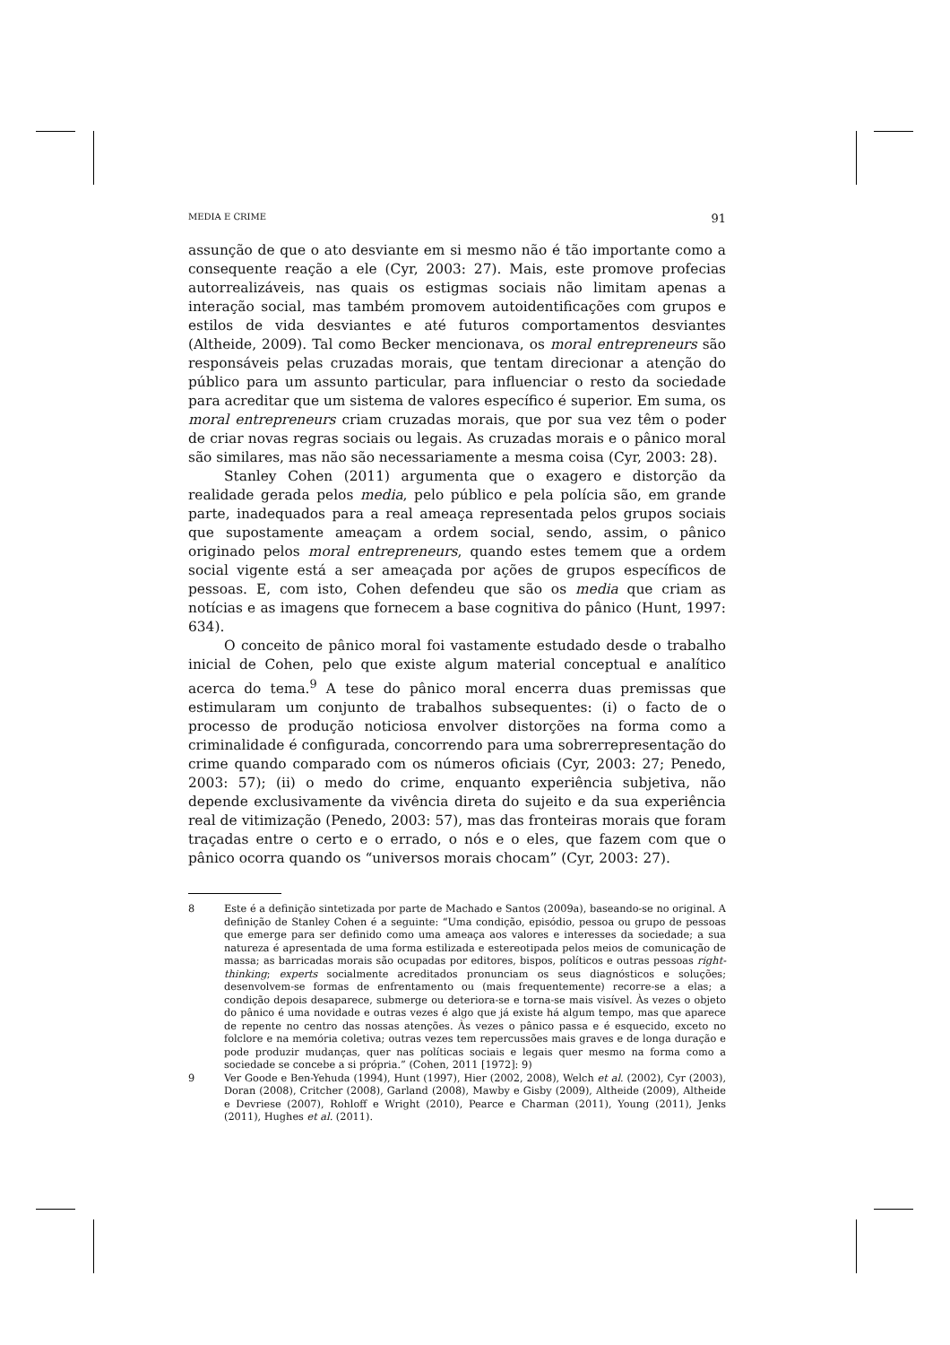MEDIA E CRIME 91
assunção de que o ato desviante em si mesmo não é tão importante como a consequente reação a ele (Cyr, 2003: 27). Mais, este promove profecias autorrealizáveis, nas quais os estigmas sociais não limitam apenas a interação social, mas também promovem autoidentificações com grupos e estilos de vida desviantes e até futuros comportamentos desviantes (Altheide, 2009). Tal como Becker mencionava, os moral entrepreneurs são responsáveis pelas cruzadas morais, que tentam direcionar a atenção do público para um assunto particular, para influenciar o resto da sociedade para acreditar que um sistema de valores específico é superior. Em suma, os moral entrepreneurs criam cruzadas morais, que por sua vez têm o poder de criar novas regras sociais ou legais. As cruzadas morais e o pânico moral são similares, mas não são necessariamente a mesma coisa (Cyr, 2003: 28).
Stanley Cohen (2011) argumenta que o exagero e distorção da realidade gerada pelos media, pelo público e pela polícia são, em grande parte, inadequados para a real ameaça representada pelos grupos sociais que supostamente ameaçam a ordem social, sendo, assim, o pânico originado pelos moral entrepreneurs, quando estes temem que a ordem social vigente está a ser ameaçada por ações de grupos específicos de pessoas. E, com isto, Cohen defendeu que são os media que criam as notícias e as imagens que fornecem a base cognitiva do pânico (Hunt, 1997: 634).
O conceito de pânico moral foi vastamente estudado desde o trabalho inicial de Cohen, pelo que existe algum material conceptual e analítico acerca do tema.<sup>9</sup> A tese do pânico moral encerra duas premissas que estimularam um conjunto de trabalhos subsequentes: (i) o facto de o processo de produção noticiosa envolver distorções na forma como a criminalidade é configurada, concorrendo para uma sobrerrepresentação do crime quando comparado com os números oficiais (Cyr, 2003: 27; Penedo, 2003: 57); (ii) o medo do crime, enquanto experiência subjetiva, não depende exclusivamente da vivência direta do sujeito e da sua experiência real de vitimização (Penedo, 2003: 57), mas das fronteiras morais que foram traçadas entre o certo e o errado, o nós e o eles, que fazem com que o pânico ocorra quando os “universos morais chocam” (Cyr, 2003: 27).
8 Este é a definição sintetizada por parte de Machado e Santos (2009a), baseando-se no original. A definição de Stanley Cohen é a seguinte: “Uma condição, episódio, pessoa ou grupo de pessoas que emerge para ser definido como uma ameaça aos valores e interesses da sociedade; a sua natureza é apresentada de uma forma estilizada e estereotipada pelos meios de comunicação de massa; as barricadas morais são ocupadas por editores, bispos, políticos e outras pessoas right-thinking; experts socialmente acreditados pronunciam os seus diagnósticos e soluções; desenvolvem-se formas de enfrentamento ou (mais frequentemente) recorre-se a elas; a condição depois desaparece, submerge ou deteriora-se e torna-se mais visível. Às vezes o objeto do pânico é uma novidade e outras vezes é algo que já existe há algum tempo, mas que aparece de repente no centro das nossas atenções. Às vezes o pânico passa e é esquecido, exceto no folclore e na memória coletiva; outras vezes tem repercussões mais graves e de longa duração e pode produzir mudanças, quer nas políticas sociais e legais quer mesmo na forma como a sociedade se concebe a si própria.” (Cohen, 2011 [1972]: 9)
9 Ver Goode e Ben-Yehuda (1994), Hunt (1997), Hier (2002, 2008), Welch et al. (2002), Cyr (2003), Doran (2008), Critcher (2008), Garland (2008), Mawby e Gisby (2009), Altheide (2009), Altheide e Devriese (2007), Rohloff e Wright (2010), Pearce e Charman (2011), Young (2011), Jenks (2011), Hughes et al. (2011).